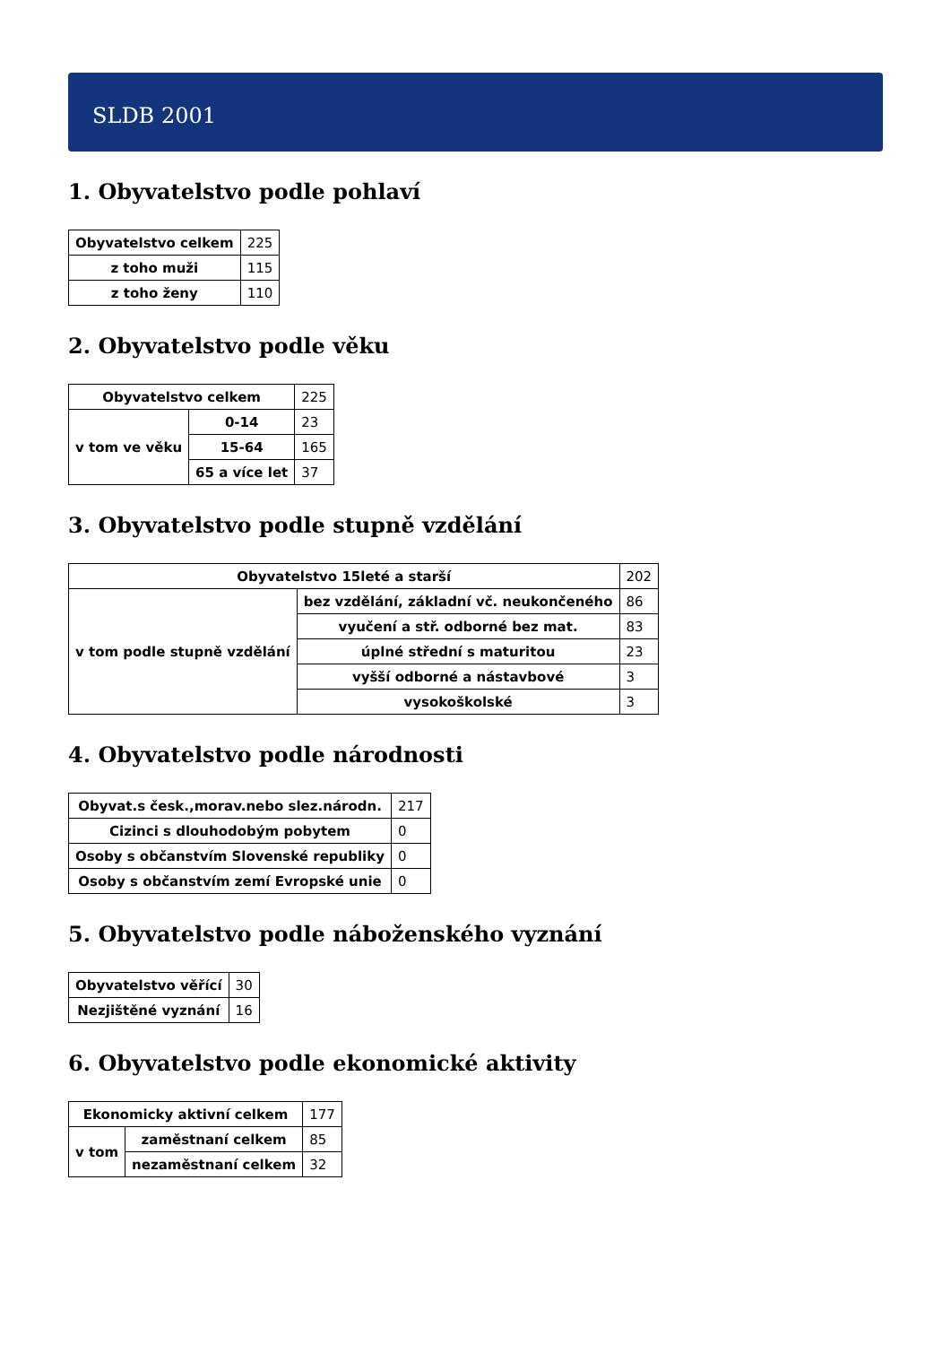SLDB 2001
1. Obyvatelstvo podle pohlaví
| Obyvatelstvo celkem | 225 |
| z toho muži | 115 |
| z toho ženy | 110 |
2. Obyvatelstvo podle věku
| Obyvatelstvo celkem | | 225 |
| v tom ve věku | 0-14 | 23 |
| | 15-64 | 165 |
| | 65 a více let | 37 |
3. Obyvatelstvo podle stupně vzdělání
| Obyvatelstvo 15leté a starší | | 202 |
| v tom podle stupně vzdělání | bez vzdělání, základní vč. neukončeného | 86 |
| | vyučení a stř. odborné bez mat. | 83 |
| | úplné střední s maturitou | 23 |
| | vyšší odborné a nástavbové | 3 |
| | vysokoškolské | 3 |
4. Obyvatelstvo podle národnosti
| Obyvat.s česk.,morav.nebo slez.národn. | 217 |
| Cizinci s dlouhodobým pobytem | 0 |
| Osoby s občanstvím Slovenské republiky | 0 |
| Osoby s občanstvím zemí Evropské unie | 0 |
5. Obyvatelstvo podle náboženského vyznání
| Obyvatelstvo věřící | 30 |
| Nezjištěné vyznání | 16 |
6. Obyvatelstvo podle ekonomické aktivity
| Ekonomicky aktivní celkem | | 177 |
| v tom | zaměstnaní celkem | 85 |
| | nezaměstnaní celkem | 32 |